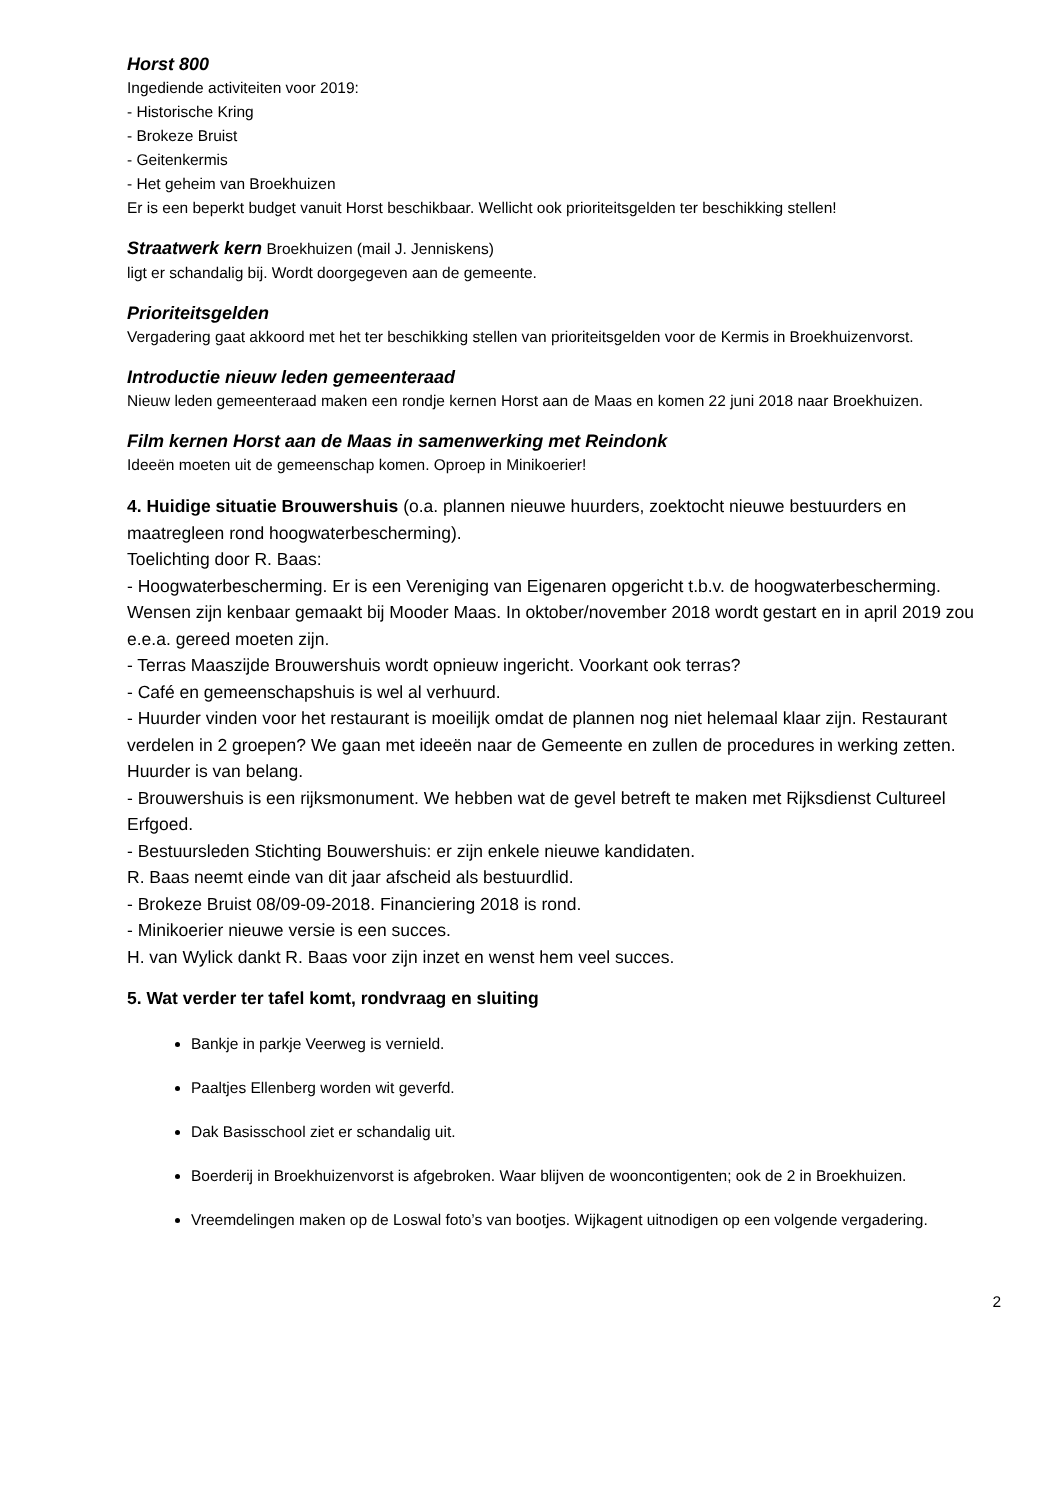Horst 800
Ingediende activiteiten voor 2019:
- Historische Kring
- Brokeze Bruist
- Geitenkermis
- Het geheim van Broekhuizen
Er is een beperkt budget vanuit Horst beschikbaar. Wellicht ook prioriteitsgelden ter beschikking stellen!
Straatwerk kern Broekhuizen (mail J. Jenniskens)
ligt er schandalig bij. Wordt doorgegeven aan de gemeente.
Prioriteitsgelden
Vergadering gaat akkoord met het ter beschikking stellen van prioriteitsgelden voor de Kermis in Broekhuizenvorst.
Introductie nieuw leden gemeenteraad
Nieuw leden gemeenteraad maken een rondje kernen Horst aan de Maas en komen 22 juni 2018 naar Broekhuizen.
Film kernen Horst aan de Maas in samenwerking met Reindonk
Ideeën moeten uit de gemeenschap komen. Oproep in Minikoerier!
4. Huidige situatie Brouwershuis (o.a. plannen nieuwe huurders, zoektocht nieuwe bestuurders en maatregleen rond hoogwaterbescherming).
Toelichting door R. Baas:
- Hoogwaterbescherming. Er is een Vereniging van Eigenaren opgericht t.b.v. de hoogwaterbescherming. Wensen zijn kenbaar gemaakt bij Mooder Maas. In oktober/november 2018 wordt gestart en in april 2019 zou e.e.a. gereed moeten zijn.
- Terras Maaszijde Brouwershuis wordt opnieuw ingericht. Voorkant ook terras?
- Café en gemeenschapshuis is wel al verhuurd.
- Huurder vinden voor het restaurant is moeilijk omdat de plannen nog niet helemaal klaar zijn. Restaurant verdelen in 2 groepen? We gaan met ideeën naar de Gemeente en zullen de procedures in werking zetten. Huurder is van belang.
- Brouwershuis is een rijksmonument. We hebben wat de gevel betreft te maken met Rijksdienst Cultureel Erfgoed.
- Bestuursleden Stichting Bouwershuis: er zijn enkele nieuwe kandidaten.
R. Baas neemt einde van dit jaar afscheid als bestuurdlid.
- Brokeze Bruist 08/09-09-2018. Financiering 2018 is rond.
- Minikoerier nieuwe versie is een succes.
H. van Wylick dankt R. Baas voor zijn inzet en wenst hem veel succes.
5. Wat verder ter tafel komt, rondvraag en sluiting
Bankje in parkje Veerweg is vernield.
Paaltjes Ellenberg worden wit geverfd.
Dak Basisschool ziet er schandalig uit.
Boerderij in Broekhuizenvorst is afgebroken. Waar blijven de wooncontigenten; ook de 2 in Broekhuizen.
Vreemdelingen maken op de Loswal foto’s van bootjes. Wijkagent uitnodigen op een volgende vergadering.
2